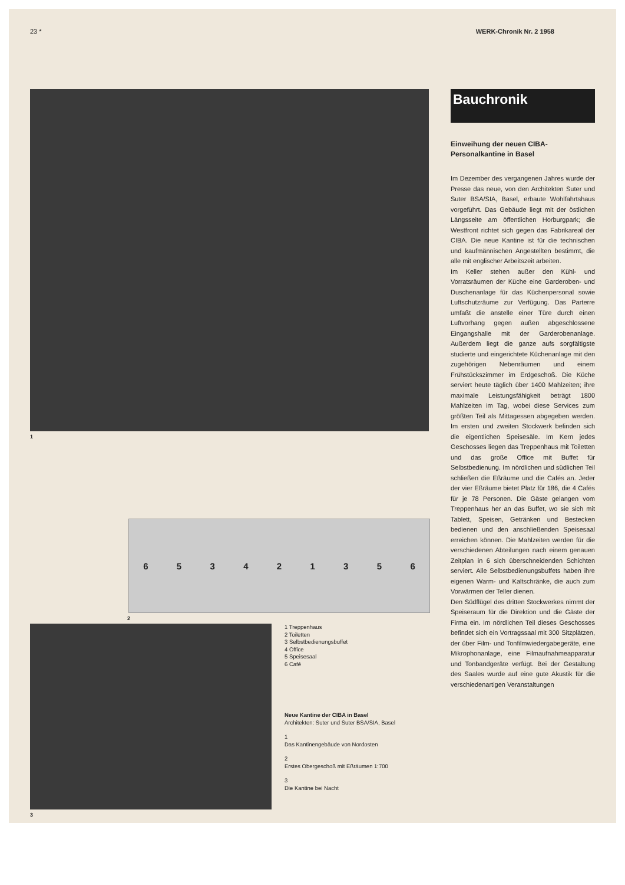23 * WERK-Chronik Nr. 2 1958
1
653421356
2
3
1 Treppenhaus
2 Toiletten
3 Selbstbedienungsbuffet
4 Office
5 Speisesaal
6 Café
Neue Kantine der CIBA in Basel
Architekten: Suter und Suter BSA/SIA, Basel
1
Das Kantinengebäude von Nordosten
2
Erstes Obergeschoß mit Eßräumen 1:700
3
Die Kantine bei Nacht
Bauchronik
Einweihung der neuen CIBA-
Personalkantine in Basel
Im Dezember des vergangenen Jahres wurde der Presse das neue, von den Architekten Suter und Suter BSA/SIA, Basel, erbaute Wohlfahrtshaus vorgeführt. Das Gebäude liegt mit der östlichen Längsseite am öffentlichen Horburgpark; die Westfront richtet sich gegen das Fabrikareal der CIBA. Die neue Kantine ist für die technischen und kaufmännischen Angestellten bestimmt, die alle mit englischer Arbeitszeit arbeiten.
Im Keller stehen außer den Kühl- und Vorratsräumen der Küche eine Garderoben- und Duschenanlage für das Küchenpersonal sowie Luftschutzräume zur Verfügung. Das Parterre umfaßt die anstelle einer Türe durch einen Luftvorhang gegen außen abgeschlossene Eingangshalle mit der Garderobenanlage. Außerdem liegt die ganze aufs sorgfältigste studierte und eingerichtete Küchenanlage mit den zugehörigen Nebenräumen und einem Frühstückszimmer im Erdgeschoß. Die Küche serviert heute täglich über 1400 Mahlzeiten; ihre maximale Leistungsfähigkeit beträgt 1800 Mahlzeiten im Tag, wobei diese Services zum größten Teil als Mittagessen abgegeben werden. Im ersten und zweiten Stockwerk befinden sich die eigentlichen Speisesäle. Im Kern jedes Geschosses liegen das Treppenhaus mit Toiletten und das große Office mit Buffet für Selbstbedienung. Im nördlichen und südlichen Teil schließen die Eßräume und die Cafés an. Jeder der vier Eßräume bietet Platz für 186, die 4 Cafés für je 78 Personen. Die Gäste gelangen vom Treppenhaus her an das Buffet, wo sie sich mit Tablett, Speisen, Getränken und Bestecken bedienen und den anschließenden Speisesaal erreichen können. Die Mahlzeiten werden für die verschiedenen Abteilungen nach einem genauen Zeitplan in 6 sich überschneidenden Schichten serviert. Alle Selbstbedienungsbuffets haben ihre eigenen Warm- und Kaltschränke, die auch zum Vorwärmen der Teller dienen.
Den Südflügel des dritten Stockwerkes nimmt der Speiseraum für die Direktion und die Gäste der Firma ein. Im nördlichen Teil dieses Geschosses befindet sich ein Vortragssaal mit 300 Sitzplätzen, der über Film- und Tonfilmwiedergabegeräte, eine Mikrophonanlage, eine Filmaufnahmeapparatur und Tonbandgeräte verfügt. Bei der Gestaltung des Saales wurde auf eine gute Akustik für die verschiedenartigen Veranstaltungen